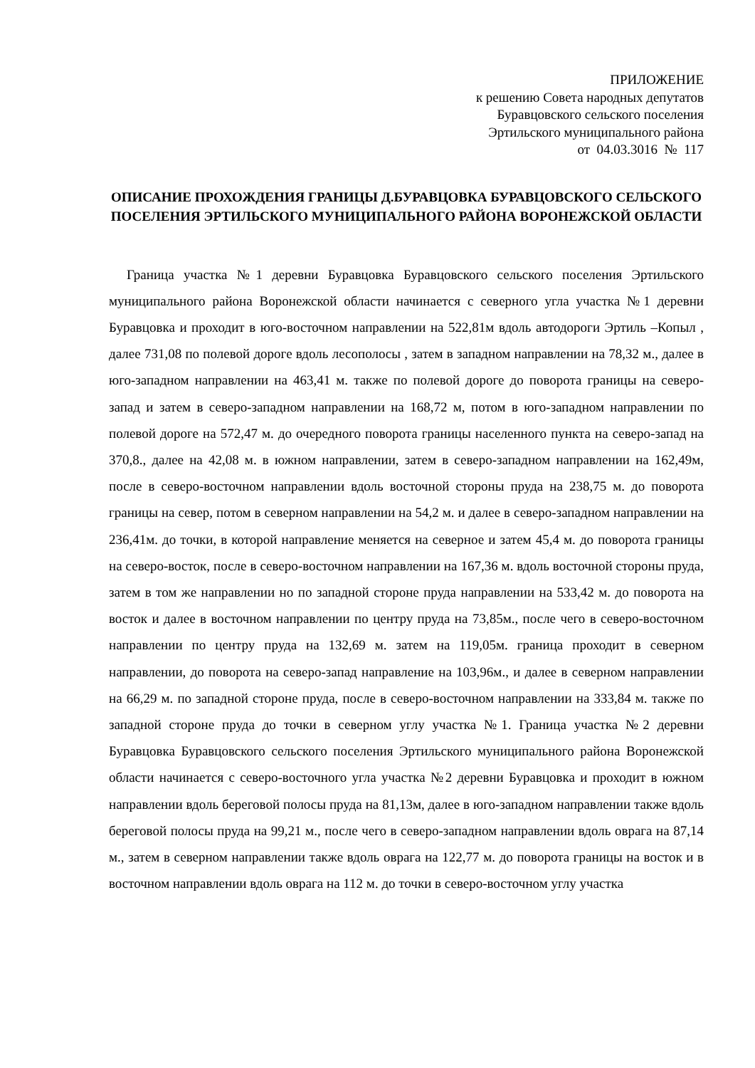ПРИЛОЖЕНИЕ
к решению Совета народных депутатов
Буравцовского сельского поселения
Эртильского муниципального района
от 04.03.3016 № 117
ОПИСАНИЕ ПРОХОЖДЕНИЯ ГРАНИЦЫ Д.БУРАВЦОВКА БУРАВЦОВСКОГО СЕЛЬСКОГО ПОСЕЛЕНИЯ ЭРТИЛЬСКОГО МУНИЦИПАЛЬНОГО РАЙОНА ВОРОНЕЖСКОЙ ОБЛАСТИ
Граница участка №1 деревни Буравцовка Буравцовского сельского поселения Эртильского муниципального района Воронежской области начинается с северного угла участка №1 деревни Буравцовка и проходит в юго-восточном направлении на 522,81м вдоль автодороги Эртиль –Копыл , далее 731,08 по полевой дороге вдоль лесополосы , затем в западном направлении на 78,32 м., далее в юго-западном направлении на 463,41 м. также по полевой дороге до поворота границы на северо-запад и затем в северо-западном направлении на 168,72 м, потом в юго-западном направлении по полевой дороге на 572,47 м. до очередного поворота границы населенного пункта на северо-запад на 370,8., далее на 42,08 м. в южном направлении, затем в северо-западном направлении на 162,49м, после в северо-восточном направлении вдоль восточной стороны пруда на 238,75 м. до поворота границы на север, потом в северном направлении на 54,2 м. и далее в северо-западном направлении на 236,41м. до точки, в которой направление меняется на северное и затем 45,4 м. до поворота границы на северо-восток, после в северо-восточном направлении на 167,36 м. вдоль восточной стороны пруда, затем в том же направлении но по западной стороне пруда направлении на 533,42 м. до поворота на восток и далее в восточном направлении по центру пруда на 73,85м., после чего в северо-восточном направлении по центру пруда на 132,69 м. затем на 119,05м. граница проходит в северном направлении, до поворота на северо-запад направление на 103,96м., и далее в северном направлении на 66,29 м. по западной стороне пруда, после в северо-восточном направлении на 333,84 м. также по западной стороне пруда до точки в северном углу участка №1. Граница участка №2 деревни Буравцовка Буравцовского сельского поселения Эртильского муниципального района Воронежской области начинается с северо-восточного угла участка №2 деревни Буравцовка и проходит в южном направлении вдоль береговой полосы пруда на 81,13м, далее в юго-западном направлении также вдоль береговой полосы пруда на 99,21 м., после чего в северо-западном направлении вдоль оврага на 87,14 м., затем в северном направлении также вдоль оврага на 122,77 м. до поворота границы на восток и в восточном направлении вдоль оврага на 112 м. до точки в северо-восточном углу участка